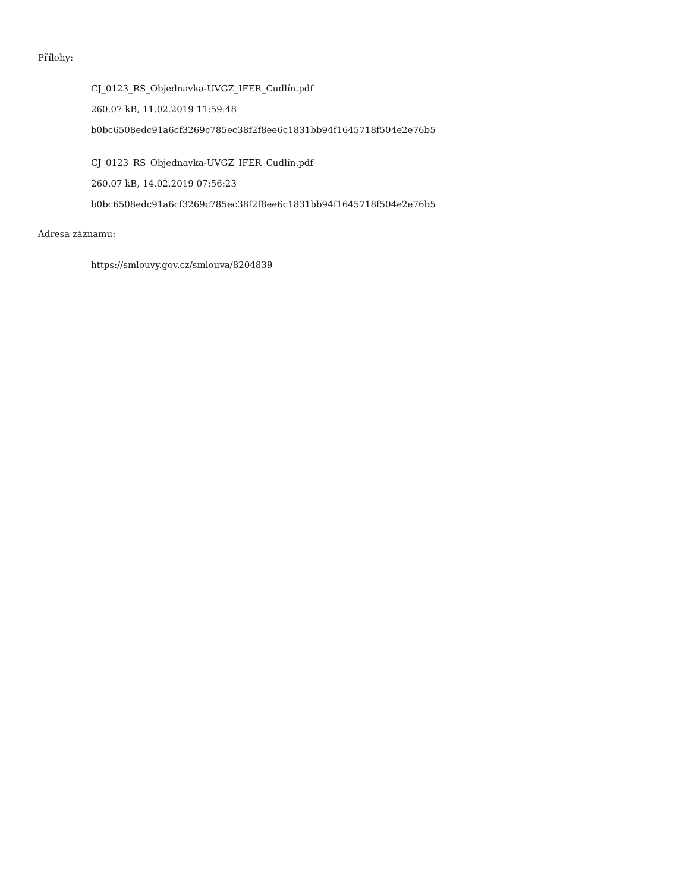Přílohy:
CJ_0123_RS_Objednavka-UVGZ_IFER_Cudlín.pdf
260.07 kB, 11.02.2019 11:59:48
b0bc6508edc91a6cf3269c785ec38f2f8ee6c1831bb94f1645718f504e2e76b5
CJ_0123_RS_Objednavka-UVGZ_IFER_Cudlín.pdf
260.07 kB, 14.02.2019 07:56:23
b0bc6508edc91a6cf3269c785ec38f2f8ee6c1831bb94f1645718f504e2e76b5
Adresa záznamu:
https://smlouvy.gov.cz/smlouva/8204839